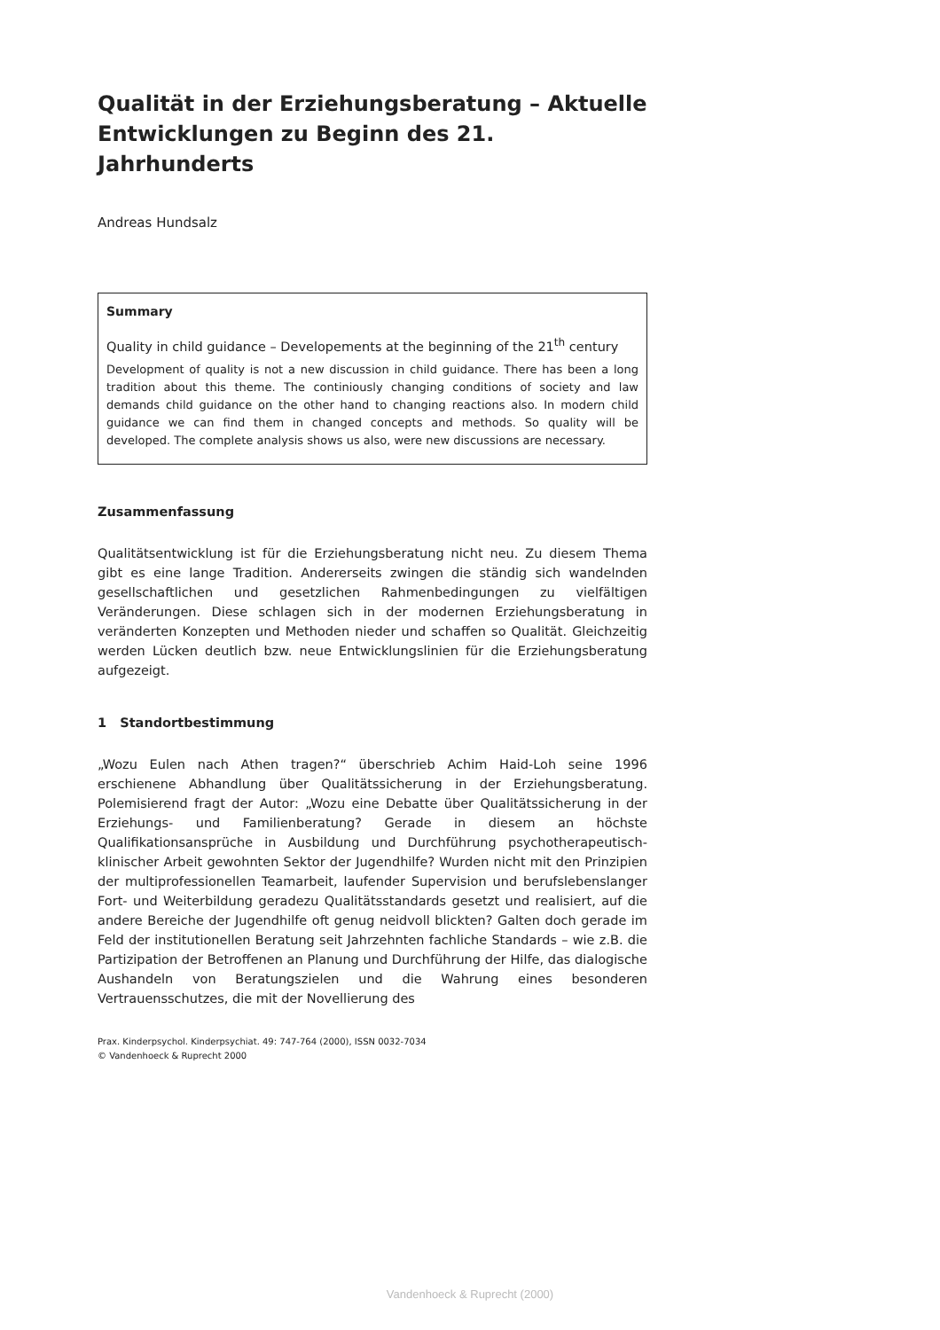Qualität in der Erziehungsberatung – Aktuelle Entwicklungen zu Beginn des 21. Jahrhunderts
Andreas Hundsalz
Summary
Quality in child guidance – Developements at the beginning of the 21<sup>th</sup> century
Development of quality is not a new discussion in child guidance. There has been a long tradition about this theme. The continiously changing conditions of society and law demands child guidance on the other hand to changing reactions also. In modern child guidance we can find them in changed concepts and methods. So quality will be developed. The complete analysis shows us also, were new discussions are necessary.
Zusammenfassung
Qualitätsentwicklung ist für die Erziehungsberatung nicht neu. Zu diesem Thema gibt es eine lange Tradition. Andererseits zwingen die ständig sich wandelnden gesellschaftlichen und gesetzlichen Rahmenbedingungen zu vielfältigen Veränderungen. Diese schlagen sich in der modernen Erziehungsberatung in veränderten Konzepten und Methoden nieder und schaffen so Qualität. Gleichzeitig werden Lücken deutlich bzw. neue Entwicklungslinien für die Erziehungsberatung aufgezeigt.
1 Standortbestimmung
„Wozu Eulen nach Athen tragen?“ überschrieb Achim Haid-Loh seine 1996 erschienene Abhandlung über Qualitätssicherung in der Erziehungsberatung. Polemisierend fragt der Autor: „Wozu eine Debatte über Qualitätssicherung in der Erziehungs- und Familienberatung? Gerade in diesem an höchste Qualifikationsansprüche in Ausbildung und Durchführung psychotherapeutisch-klinischer Arbeit gewohnten Sektor der Jugendhilfe? Wurden nicht mit den Prinzipien der multiprofessionellen Teamarbeit, laufender Supervision und berufslebenslanger Fort- und Weiterbildung geradezu Qualitätsstandards gesetzt und realisiert, auf die andere Bereiche der Jugendhilfe oft genug neidvoll blickten? Galten doch gerade im Feld der institutionellen Beratung seit Jahrzehnten fachliche Standards – wie z.B. die Partizipation der Betroffenen an Planung und Durchführung der Hilfe, das dialogische Aushandeln von Beratungszielen und die Wahrung eines besonderen Vertrauensschutzes, die mit der Novellierung des
Prax. Kinderpsychol. Kinderpsychiat. 49: 747-764 (2000), ISSN 0032-7034
© Vandenhoeck & Ruprecht 2000
Vandenhoeck & Ruprecht (2000)